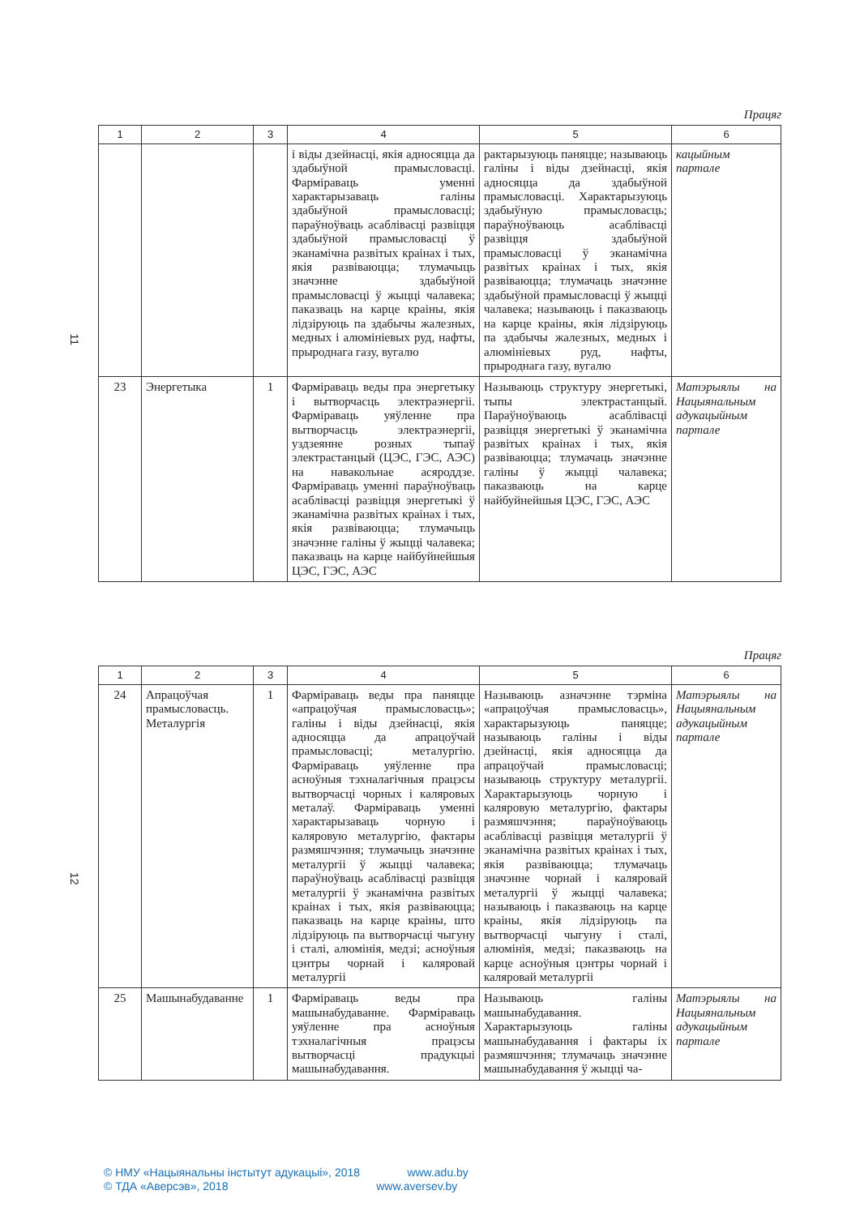Працяг
| 1 | 2 | 3 | 4 | 5 | 6 |
| --- | --- | --- | --- | --- | --- |
| | | | і віды дзейнасці, якія адносяцца да здабыўной прамысловасці. Фарміраваць уменні характарызаваць галіны здабыўной прамысловасці; параўноўваць асаблівасці развіцця здабыўной прамысловасці ў эканамічна развітых краінах і тых, якія развіваюцца; тлумачыць значэнне здабыўной прамысловасці ў жыцці чалавека; паказваць на карце краіны, якія лідзіруюць па здабычы жалезных, медных і алюмініевых руд, нафты, прыроднага газу, вугалю | рактарызуюць паняцце; называюць галіны і віды дзейнасці, якія адносяцца да здабыўной прамысловасці. Характарызуюць здабыўную прамысловасць; параўноўваюць асаблівасці развіцця здабыўной прамысловасці ў эканамічна развітых краінах і тых, якія развіваюцца; тлумачаць значэнне здабыўной прамысловасці ў жыцці чалавека; называюць і паказваюць на карце краіны, якія лідзіруюць па здабычы жалезных, медных і алюмініевых руд, нафты, прыроднага газу, вугалю | кацыйным партале |
| 23 | Энергетыка | 1 | Фарміраваць веды пра энергетыку і вытворчасць электраэнергіі. Фарміраваць уяўленне пра вытворчасць электраэнергіі, уздзеянне розных тыпаў электрастанцый (ЦЭС, ГЭС, АЭС) на навакольнае асяроддзе. Фарміраваць уменні параўноўваць асаблівасці развіцця энергетыкі ў эканамічна развітых краінах і тых, якія развіваюцца; тлумачыць значэнне галіны ў жыцці чалавека; паказваць на карце найбуйнейшыя ЦЭС, ГЭС, АЭС | Называюць структуру энергетыкі, тыпы электрастанцый. Параўноўваюць асаблівасці развіцця энергетыкі ў эканамічна развітых краінах і тых, якія развіваюцца; тлумачаць значэнне галіны ў жыцці чалавека; паказваюць на карце найбуйнейшыя ЦЭС, ГЭС, АЭС | Матэрыялы на Нацыянальным адукацыйным партале |
11
Працяг
| 1 | 2 | 3 | 4 | 5 | 6 |
| --- | --- | --- | --- | --- | --- |
| 24 | Апрацоўчая прамысловасць. Металургія | 1 | Фарміраваць веды пра паняцце «апрацоўчая прамысловасць»; галіны і віды дзейнасці, якія адносяцца да апрацоўчай прамысловасці; металургію. Фарміраваць уяўленне пра асноўныя тэхналагічныя працэсы вытворчасці чорных і каляровых металаў. Фарміраваць уменні характарызаваць чорную і каляровую металургію, фактары размяшчэння; тлумачыць значэнне металургіі ў жыцці чалавека; параўноўваць асаблівасці развіцця металургіі ў эканамічна развітых краінах і тых, якія развіваюцца; паказваць на карце краіны, што лідзіруюць па вытворчасці чыгуну і сталі, алюмінія, медзі; асноўныя цэнтры чорнай і каляровай металургіі | Называюць азначэнне тэрміна «апрацоўчая прамысловасць», характарызуюць паняцце; называюць галіны і віды дзейнасці, якія адносяцца да апрацоўчай прамысловасці; называюць структуру металургіі. Характарызуюць чорную і каляровую металургію, фактары размяшчэння; параўноўваюць асаблівасці развіцця металургіі ў эканамічна развітых краінах і тых, якія развіваюцца; тлумачаць значэнне чорнай і каляровай металургіі ў жыцці чалавека; называюць і паказваюць на карце краіны, якія лідзіруюць па вытворчасці чыгуну і сталі, алюмінія, медзі; паказваюць на карце асноўныя цэнтры чорнай і каляровай металургіі | Матэрыялы на Нацыянальным адукацыйным партале |
| 25 | Машынабудаванне | 1 | Фарміраваць веды пра машынабудаванне. Фарміраваць уяўленне пра асноўныя тэхналагічныя працэсы вытворчасці прадукцыі машынабудавання. | Называюць галіны машынабудавання. Характарызуюць галіны машынабудавання і фактары іх размяшчэння; тлумачаць значэнне машынабудавання ў жыцці ча- | Матэрыялы на Нацыянальным адукацыйным партале |
12
© НМУ «Нацыянальны інстытут адукацыі», 2018 www.adu.by
© ТДА «Аверсэв», 2018 www.aversev.by